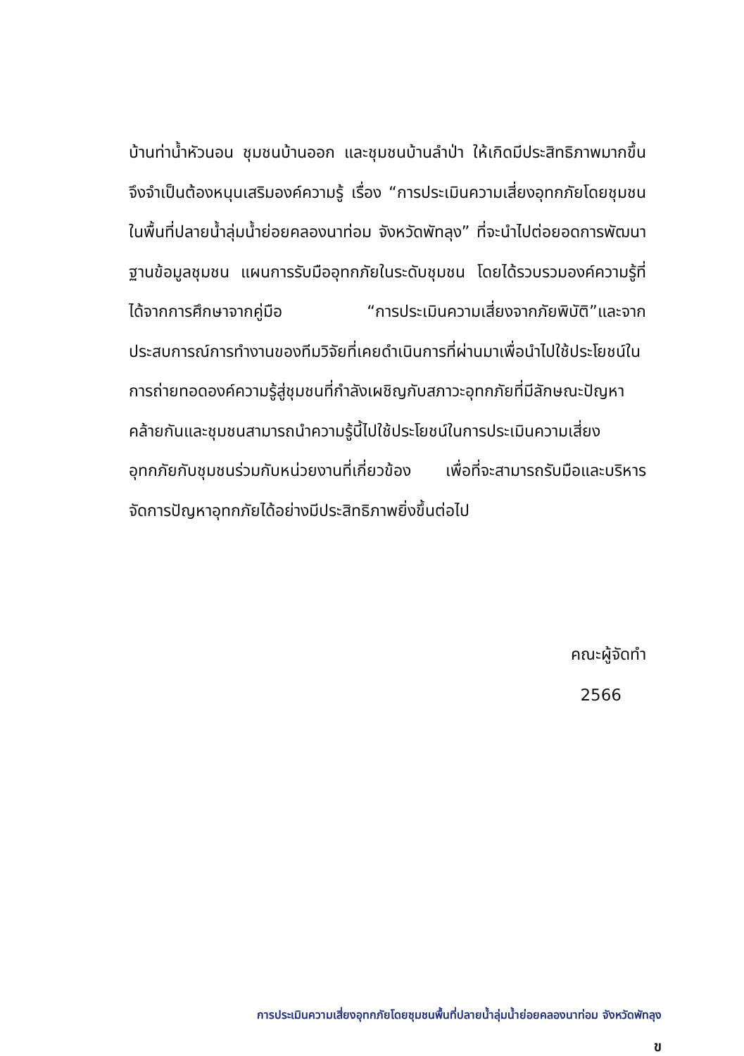บ้านท่าน้ำหัวนอน ชุมชนบ้านออก และชุมชนบ้านลำป่า ให้เกิดมีประสิทธิภาพมากขึ้น จึงจำเป็นต้องหนุนเสริมองค์ความรู้ เรื่อง “การประเมินความเสี่ยงอุทกภัยโดยชุมชนในพื้นที่ปลายน้ำลุ่มน้ำย่อยคลองนาท่อม จังหวัดพัทลุง” ที่จะนำไปต่อยอดการพัฒนาฐานข้อมูลชุมชน แผนการรับมืออุทกภัยในระดับชุมชน โดยได้รวบรวมองค์ความรู้ที่ได้จากการศึกษาจากคู่มือ “การประเมินความเสี่ยงจากภัยพิบัติ”และจากประสบการณ์การทำงานของทีมวิจัยที่เคยดำเนินการที่ผ่านมาเพื่อนำไปใช้ประโยชน์ในการถ่ายทอดองค์ความรู้สู่ชุมชนที่กำลังเผชิญกับสภาวะอุทกภัยที่มีลักษณะปัญหาคล้ายกันและชุมชนสามารถนำความรู้นี้ไปใช้ประโยชน์ในการประเมินความเสี่ยงอุทกภัยกับชุมชนร่วมกับหน่วยงานที่เกี่ยวข้อง เพื่อที่จะสามารถรับมือและบริหารจัดการปัญหาอุทกภัยได้อย่างมีประสิทธิภาพยิ่งขึ้นต่อไป
คณะผู้จัดทำ
2566
การประเมินความเสี่ยงอุทกภัยโดยชุมชนพื้นที่ปลายน้ำลุ่มน้ำย่อยคลองนาท่อม จังหวัดพัทลุง
ข